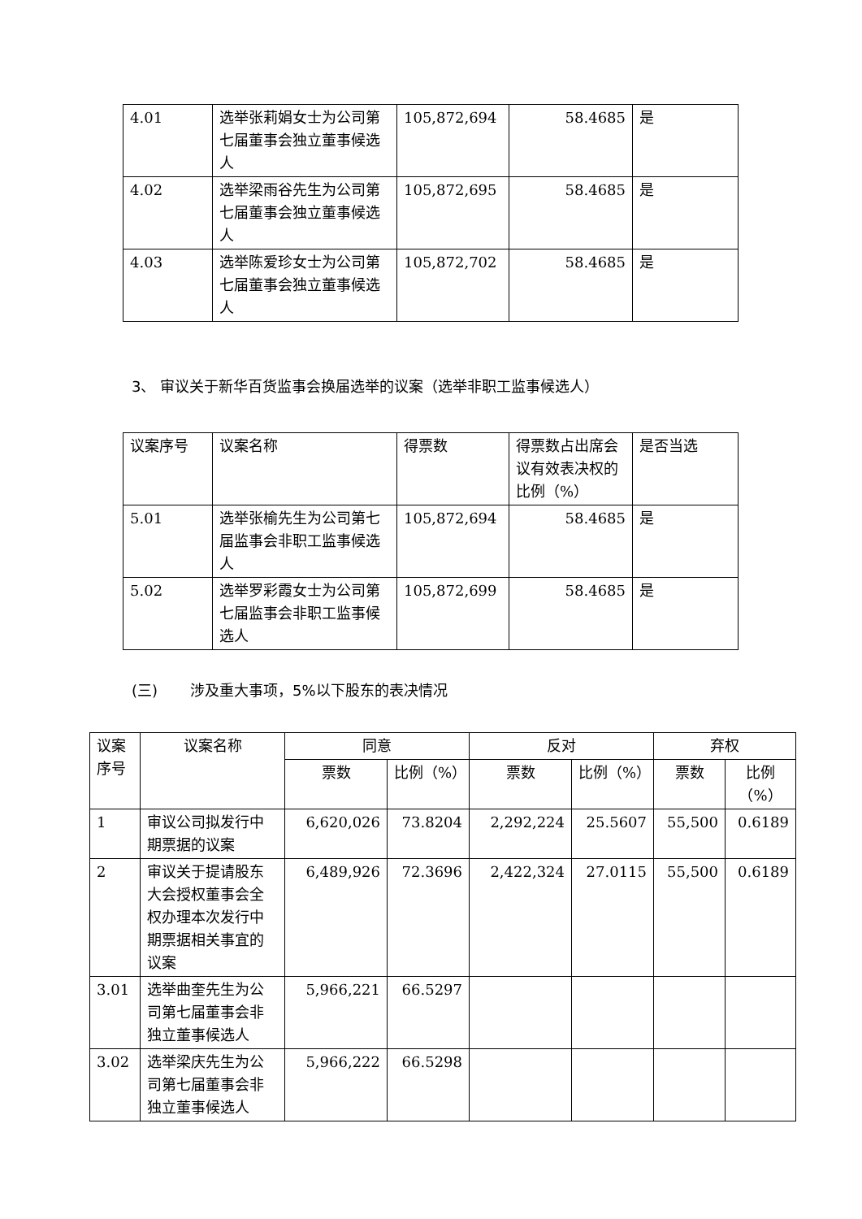| 4.01 | 选举张莉娟女士为公司第七届董事会独立董事候选人 | 105,872,694 | 58.4685 | 是 |
| 4.02 | 选举梁雨谷先生为公司第七届董事会独立董事候选人 | 105,872,695 | 58.4685 | 是 |
| 4.03 | 选举陈爱珍女士为公司第七届董事会独立董事候选人 | 105,872,702 | 58.4685 | 是 |
3、 审议关于新华百货监事会换届选举的议案（选举非职工监事候选人）
| 议案序号 | 议案名称 | 得票数 | 得票数占出席会议有效表决权的比例（%） | 是否当选 |
| --- | --- | --- | --- | --- |
| 5.01 | 选举张榆先生为公司第七届监事会非职工监事候选人 | 105,872,694 | 58.4685 | 是 |
| 5.02 | 选举罗彩霞女士为公司第七届监事会非职工监事候选人 | 105,872,699 | 58.4685 | 是 |
(三) 涉及重大事项，5%以下股东的表决情况
| 议案序号 | 议案名称 | 同意 | | 反对 | | 弃权 | |
| --- | --- | --- | --- | --- | --- | --- | --- |
| | | 票数 | 比例（%） | 票数 | 比例（%） | 票数 | 比例（%） |
| 1 | 审议公司拟发行中期票据的议案 | 6,620,026 | 73.8204 | 2,292,224 | 25.5607 | 55,500 | 0.6189 |
| 2 | 审议关于提请股东大会授权董事会全权办理本次发行中期票据相关事宜的议案 | 6,489,926 | 72.3696 | 2,422,324 | 27.0115 | 55,500 | 0.6189 |
| 3.01 | 选举曲奎先生为公司第七届董事会非独立董事候选人 | 5,966,221 | 66.5297 | | | | |
| 3.02 | 选举梁庆先生为公司第七届董事会非独立董事候选人 | 5,966,222 | 66.5298 | | | | |